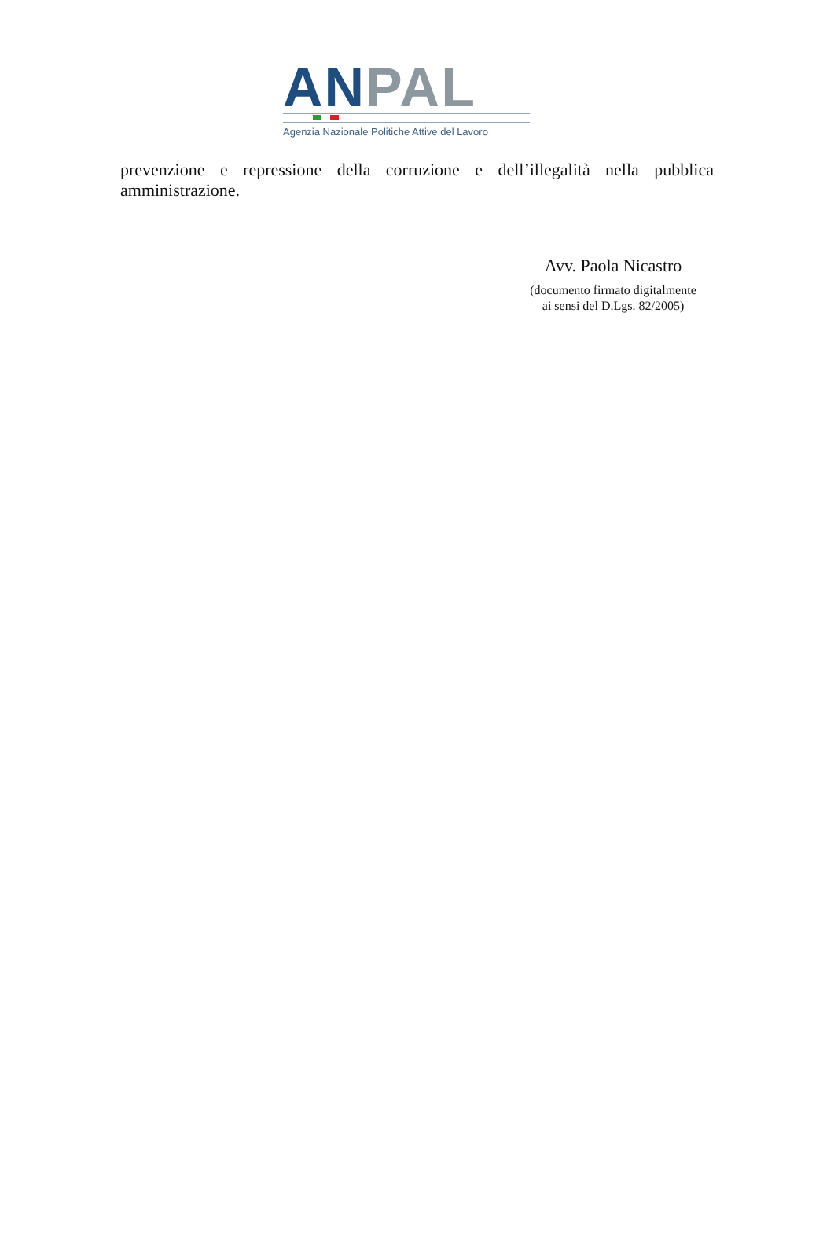AN PAL
Agenzia Nazionale Politiche Attive del Lavoro
prevenzione e repressione della corruzione e dell’illegalità nella pubblica amministrazione.
Avv. Paola Nicastro
(documento firmato digitalmente
ai sensi del D.Lgs. 82/2005)